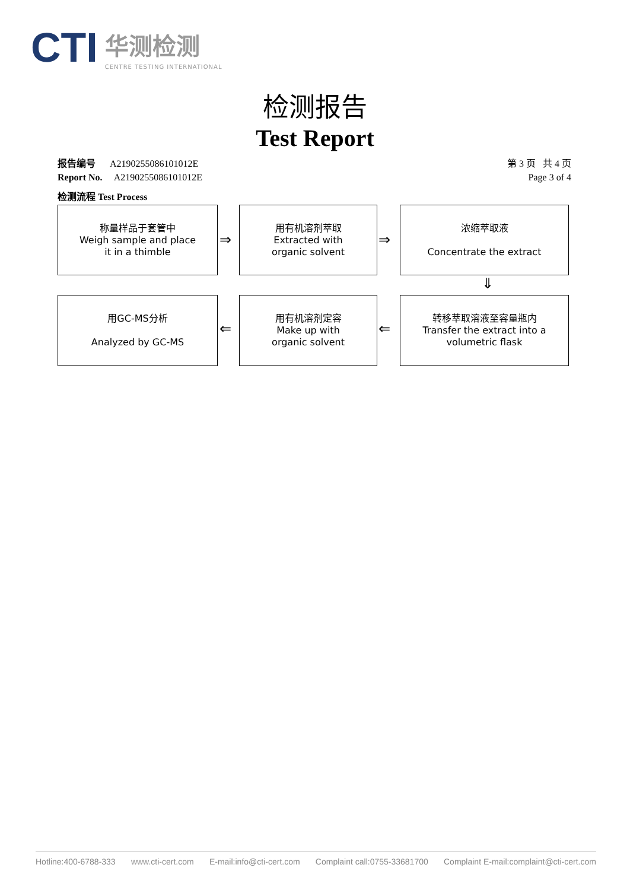CTI
华测检测
CENTRE TESTING INTERNATIONAL
检测报告
Test Report
报告编号 A2190255086101012E
Report No. A2190255086101012E
第 3 页 共 4 页
Page 3 of 4
检测流程 Test Process
称量样品于套管中
Weigh sample and place
it in a thimble
⇒
用有机溶剂萃取
Extracted with
organic solvent
⇒
浓缩萃取液
Concentrate the extract
⇓
转移萃取溶液至容量瓶内
Transfer the extract into a
volumetric flask
⇐
用有机溶剂定容
Make up with
organic solvent
⇐
用GC-MS分析
Analyzed by GC-MS
Hotline:400-6788-333 www.cti-cert.com E-mail:info@cti-cert.com Complaint call:0755-33681700 Complaint E-mail:complaint@cti-cert.com